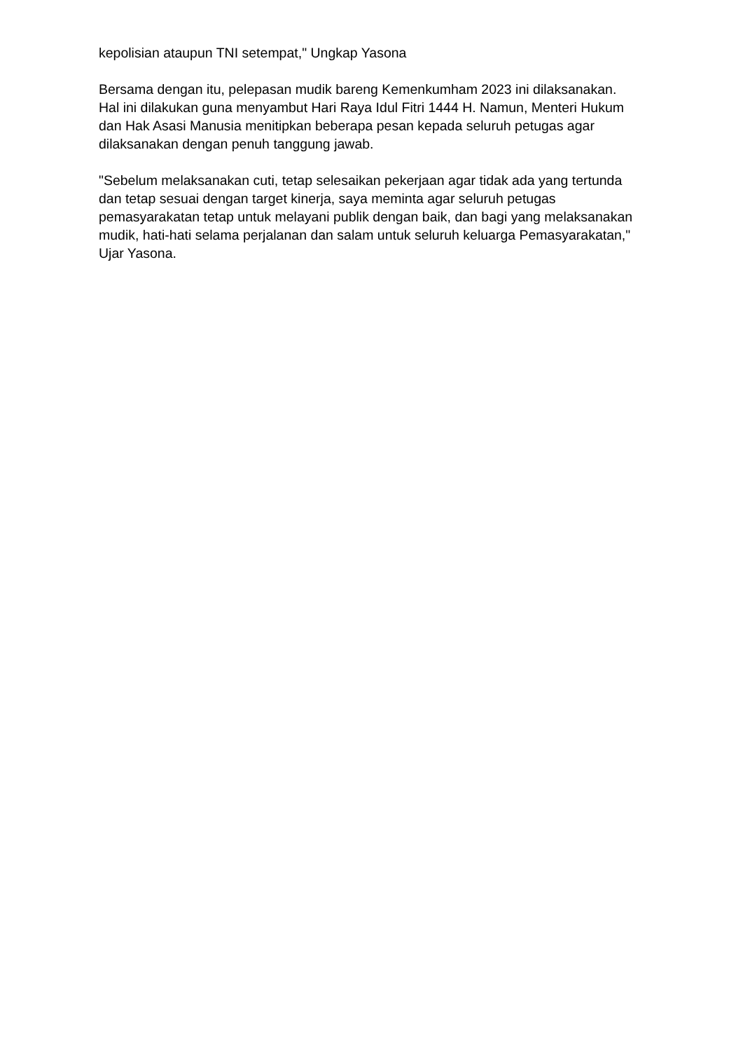kepolisian ataupun TNI setempat," Ungkap Yasona
Bersama dengan itu, pelepasan mudik bareng Kemenkumham 2023 ini dilaksanakan. Hal ini dilakukan guna menyambut Hari Raya Idul Fitri 1444 H. Namun, Menteri Hukum dan Hak Asasi Manusia menitipkan beberapa pesan kepada seluruh petugas agar dilaksanakan dengan penuh tanggung jawab.
"Sebelum melaksanakan cuti, tetap selesaikan pekerjaan agar tidak ada yang tertunda dan tetap sesuai dengan target kinerja, saya meminta agar seluruh petugas pemasyarakatan tetap untuk melayani publik dengan baik, dan bagi yang melaksanakan mudik, hati-hati selama perjalanan dan salam untuk seluruh keluarga Pemasyarakatan," Ujar Yasona.